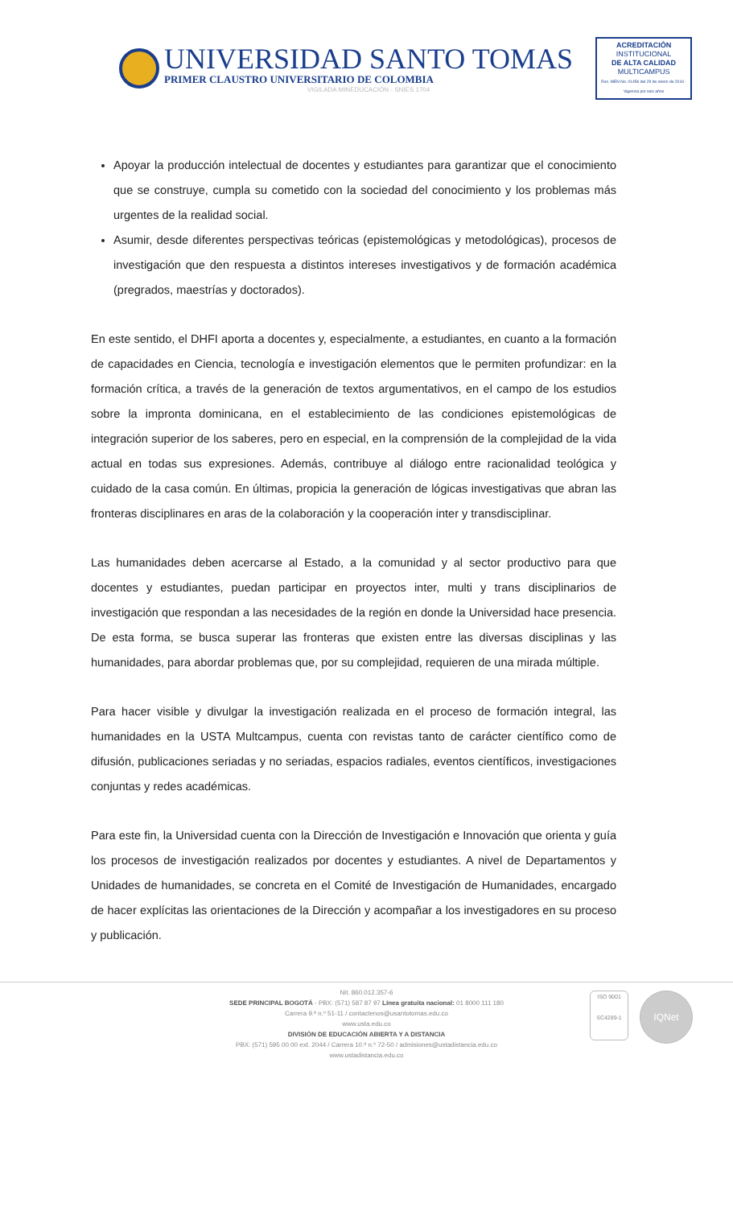UNIVERSIDAD SANTO TOMAS
PRIMER CLAUSTRO UNIVERSITARIO DE COLOMBIA
VIGILADA MINEDUCACIÓN - SNIES 1704
ACREDITACIÓN
INSTITUCIONAL
DE ALTA CALIDAD
MULTICAMPUS
Res. MEN No. 01456 del 29 de enero de 2016 · Vigencia por seis años
Apoyar la producción intelectual de docentes y estudiantes para garantizar que el conocimiento que se construye, cumpla su cometido con la sociedad del conocimiento y los problemas más urgentes de la realidad social.
Asumir, desde diferentes perspectivas teóricas (epistemológicas y metodológicas), procesos de investigación que den respuesta a distintos intereses investigativos y de formación académica (pregrados, maestrías y doctorados).
En este sentido, el DHFI aporta a docentes y, especialmente, a estudiantes, en cuanto a la formación de capacidades en Ciencia, tecnología e investigación elementos que le permiten profundizar: en la formación crítica, a través de la generación de textos argumentativos, en el campo de los estudios sobre la impronta dominicana, en el establecimiento de las condiciones epistemológicas de integración superior de los saberes, pero en especial, en la comprensión de la complejidad de la vida actual en todas sus expresiones. Además, contribuye al diálogo entre racionalidad teológica y cuidado de la casa común. En últimas, propicia la generación de lógicas investigativas que abran las fronteras disciplinares en aras de la colaboración y la cooperación inter y transdisciplinar.
Las humanidades deben acercarse al Estado, a la comunidad y al sector productivo para que docentes y estudiantes, puedan participar en proyectos inter, multi y trans disciplinarios de investigación que respondan a las necesidades de la región en donde la Universidad hace presencia. De esta forma, se busca superar las fronteras que existen entre las diversas disciplinas y las humanidades, para abordar problemas que, por su complejidad, requieren de una mirada múltiple.
Para hacer visible y divulgar la investigación realizada en el proceso de formación integral, las humanidades en la USTA Multcampus, cuenta con revistas tanto de carácter científico como de difusión, publicaciones seriadas y no seriadas, espacios radiales, eventos científicos, investigaciones conjuntas y redes académicas.
Para este fin, la Universidad cuenta con la Dirección de Investigación e Innovación que orienta y guía los procesos de investigación realizados por docentes y estudiantes. A nivel de Departamentos y Unidades de humanidades, se concreta en el Comité de Investigación de Humanidades, encargado de hacer explícitas las orientaciones de la Dirección y acompañar a los investigadores en su proceso y publicación.
Nit. 860.012.357-6
SEDE PRINCIPAL BOGOTÁ - PBX: (571) 587 87 97 Línea gratuita nacional: 01 8000 111 180
Carrera 9.ª n.º 51-11 / contactenos@usantotomas.edu.co
www.usta.edu.co
DIVISIÓN DE EDUCACIÓN ABIERTA Y A DISTANCIA
PBX: (571) 595 00 00 ext. 2044 / Carrera 10.ª n.º 72-50 / admisiones@ustadistancia.edu.co
www.ustadistancia.edu.co
ISO 9001
SC4289-1
IQNet